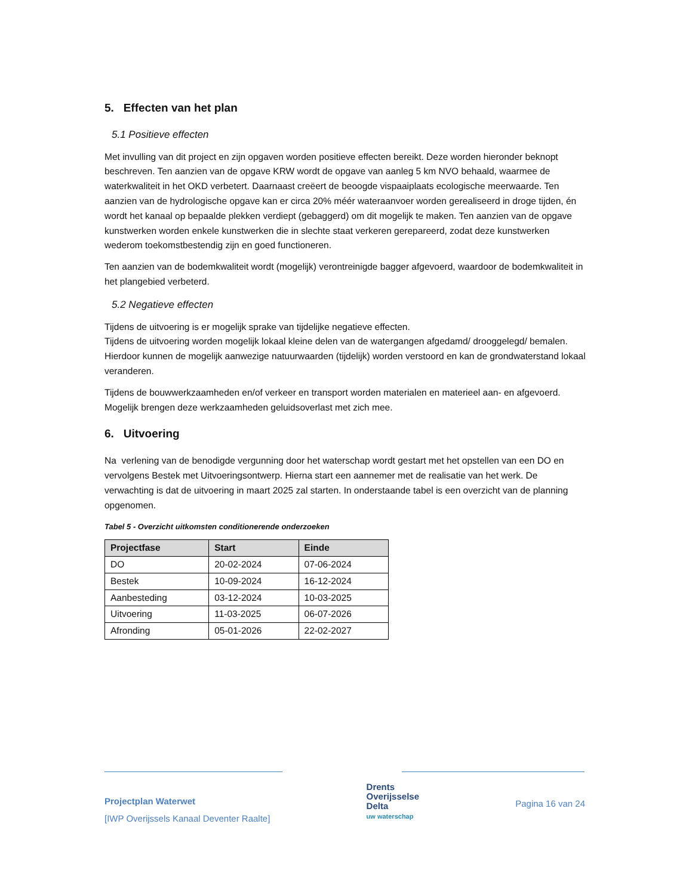5. Effecten van het plan
5.1 Positieve effecten
Met invulling van dit project en zijn opgaven worden positieve effecten bereikt. Deze worden hieronder beknopt beschreven. Ten aanzien van de opgave KRW wordt de opgave van aanleg 5 km NVO behaald, waarmee de waterkwaliteit in het OKD verbetert. Daarnaast creëert de beoogde vispaaiplaats ecologische meerwaarde. Ten aanzien van de hydrologische opgave kan er circa 20% méér wateraanvoer worden gerealiseerd in droge tijden, én wordt het kanaal op bepaalde plekken verdiept (gebaggerd) om dit mogelijk te maken. Ten aanzien van de opgave kunstwerken worden enkele kunstwerken die in slechte staat verkeren gerepareerd, zodat deze kunstwerken wederom toekomstbestendig zijn en goed functioneren.
Ten aanzien van de bodemkwaliteit wordt (mogelijk) verontreinigde bagger afgevoerd, waardoor de bodemkwaliteit in het plangebied verbeterd.
5.2 Negatieve effecten
Tijdens de uitvoering is er mogelijk sprake van tijdelijke negatieve effecten.
Tijdens de uitvoering worden mogelijk lokaal kleine delen van de watergangen afgedamd/ drooggelegd/ bemalen. Hierdoor kunnen de mogelijk aanwezige natuurwaarden (tijdelijk) worden verstoord en kan de grondwaterstand lokaal veranderen.
Tijdens de bouwwerkzaamheden en/of verkeer en transport worden materialen en materieel aan- en afgevoerd. Mogelijk brengen deze werkzaamheden geluidsoverlast met zich mee.
6. Uitvoering
Na verlening van de benodigde vergunning door het waterschap wordt gestart met het opstellen van een DO en vervolgens Bestek met Uitvoeringsontwerp. Hierna start een aannemer met de realisatie van het werk. De verwachting is dat de uitvoering in maart 2025 zal starten. In onderstaande tabel is een overzicht van de planning opgenomen.
Tabel 5 - Overzicht uitkomsten conditionerende onderzoeken
| Projectfase | Start | Einde |
| --- | --- | --- |
| DO | 20-02-2024 | 07-06-2024 |
| Bestek | 10-09-2024 | 16-12-2024 |
| Aanbesteding | 03-12-2024 | 10-03-2025 |
| Uitvoering | 11-03-2025 | 06-07-2026 |
| Afronding | 05-01-2026 | 22-02-2027 |
Projectplan Waterwet
[IWP Overijssels Kanaal Deventer Raalte]
Drents
Overijsselse
Delta
uw waterschap
Pagina 16 van 24